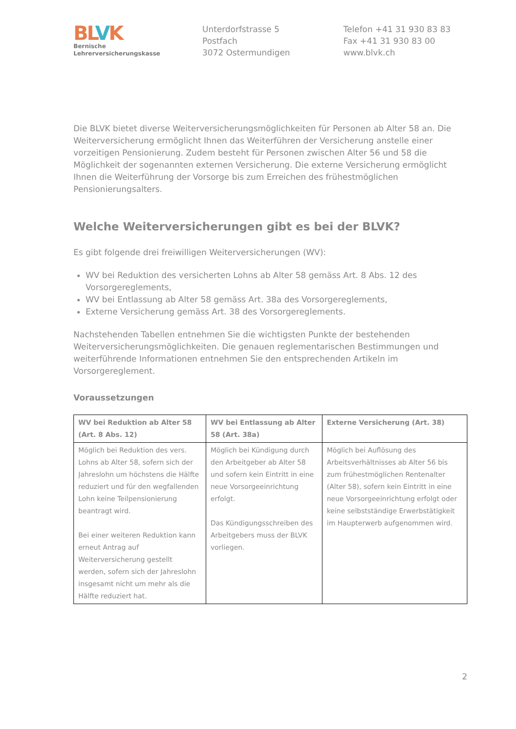BLVK
Bernische
Lehrerversicherungskasse
Unterdorfstrasse 5
Postfach
3072 Ostermundigen
Telefon +41 31 930 83 83
Fax +41 31 930 83 00
www.blvk.ch
Die BLVK bietet diverse Weiterversicherungsmöglichkeiten für Personen ab Alter 58 an. Die Weiterversicherung ermöglicht Ihnen das Weiterführen der Versicherung anstelle einer vorzeitigen Pensionierung. Zudem besteht für Personen zwischen Alter 56 und 58 die Möglichkeit der sogenannten externen Versicherung. Die externe Versicherung ermöglicht Ihnen die Weiterführung der Vorsorge bis zum Erreichen des frühestmöglichen Pensionierungsalters.
Welche Weiterversicherungen gibt es bei der BLVK?
Es gibt folgende drei freiwilligen Weiterversicherungen (WV):
WV bei Reduktion des versicherten Lohns ab Alter 58 gemäss Art. 8 Abs. 12 des Vorsorgereglements,
WV bei Entlassung ab Alter 58 gemäss Art. 38a des Vorsorgereglements,
Externe Versicherung gemäss Art. 38 des Vorsorgereglements.
Nachstehenden Tabellen entnehmen Sie die wichtigsten Punkte der bestehenden Weiterversicherungsmöglichkeiten. Die genauen reglementarischen Bestimmungen und weiterführende Informationen entnehmen Sie den entsprechenden Artikeln im Vorsorgereglement.
Voraussetzungen
| WV bei Reduktion ab Alter 58 (Art. 8 Abs. 12) | WV bei Entlassung ab Alter 58 (Art. 38a) | Externe Versicherung (Art. 38) |
| --- | --- | --- |
| Möglich bei Reduktion des vers. Lohns ab Alter 58, sofern sich der Jahreslohn um höchstens die Hälfte reduziert und für den wegfallenden Lohn keine Teilpensionierung beantragt wird. Bei einer weiteren Reduktion kann erneut Antrag auf Weiterversicherung gestellt werden, sofern sich der Jahreslohn insgesamt nicht um mehr als die Hälfte reduziert hat. | Möglich bei Kündigung durch den Arbeitgeber ab Alter 58 und sofern kein Eintritt in eine neue Vorsorgeeinrichtung erfolgt. Das Kündigungsschreiben des Arbeitgebers muss der BLVK vorliegen. | Möglich bei Auflösung des Arbeitsverhältnisses ab Alter 56 bis zum frühestmöglichen Rentenalter (Alter 58), sofern kein Eintritt in eine neue Vorsorgeeinrichtung erfolgt oder keine selbstständige Erwerbstätigkeit im Haupterwerb aufgenommen wird. |
2